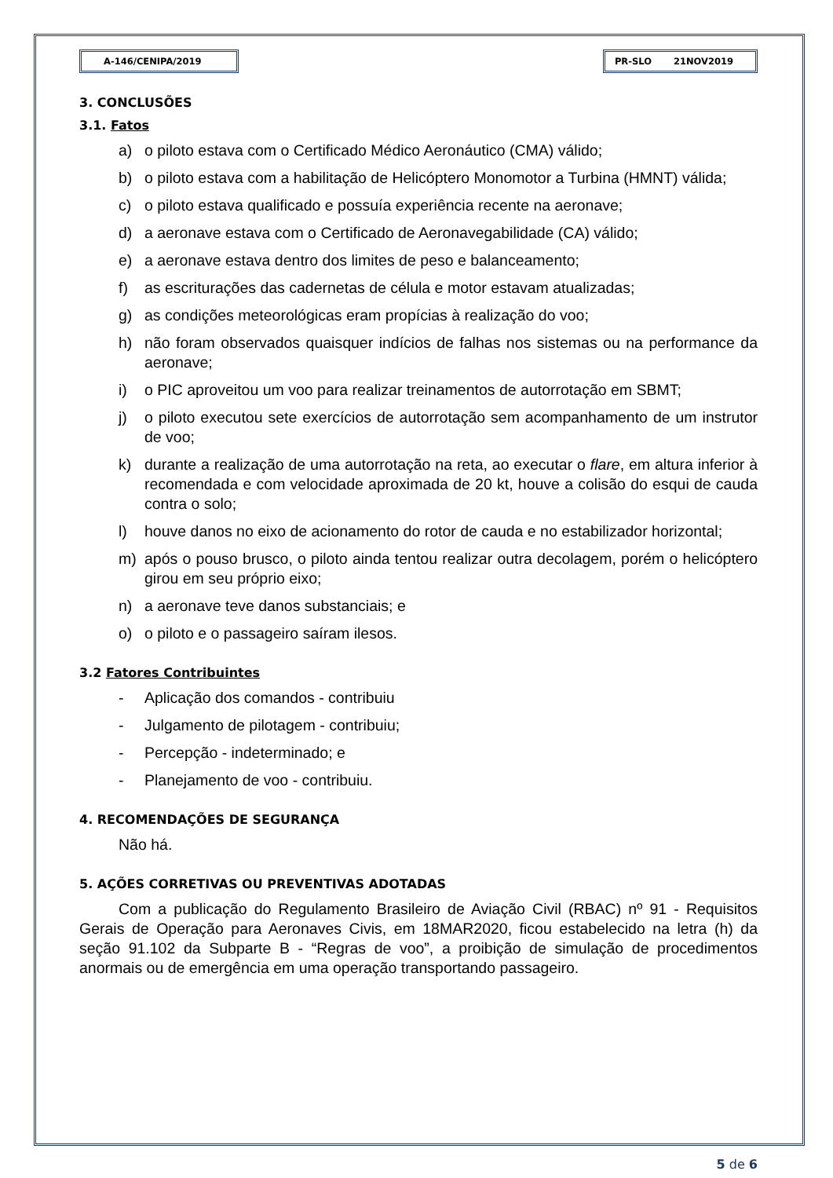A-146/CENIPA/2019 PR-SLO 21NOV2019
3. CONCLUSÕES
3.1. Fatos
a) o piloto estava com o Certificado Médico Aeronáutico (CMA) válido;
b) o piloto estava com a habilitação de Helicóptero Monomotor a Turbina (HMNT) válida;
c) o piloto estava qualificado e possuía experiência recente na aeronave;
d) a aeronave estava com o Certificado de Aeronavegabilidade (CA) válido;
e) a aeronave estava dentro dos limites de peso e balanceamento;
f) as escriturações das cadernetas de célula e motor estavam atualizadas;
g) as condições meteorológicas eram propícias à realização do voo;
h) não foram observados quaisquer indícios de falhas nos sistemas ou na performance da aeronave;
i) o PIC aproveitou um voo para realizar treinamentos de autorrotação em SBMT;
j) o piloto executou sete exercícios de autorrotação sem acompanhamento de um instrutor de voo;
k) durante a realização de uma autorrotação na reta, ao executar o flare, em altura inferior à recomendada e com velocidade aproximada de 20 kt, houve a colisão do esqui de cauda contra o solo;
l) houve danos no eixo de acionamento do rotor de cauda e no estabilizador horizontal;
m) após o pouso brusco, o piloto ainda tentou realizar outra decolagem, porém o helicóptero girou em seu próprio eixo;
n) a aeronave teve danos substanciais; e
o) o piloto e o passageiro saíram ilesos.
3.2 Fatores Contribuintes
- Aplicação dos comandos - contribuiu
- Julgamento de pilotagem - contribuiu;
- Percepção - indeterminado; e
- Planejamento de voo - contribuiu.
4. RECOMENDAÇÕES DE SEGURANÇA
Não há.
5. AÇÕES CORRETIVAS OU PREVENTIVAS ADOTADAS
Com a publicação do Regulamento Brasileiro de Aviação Civil (RBAC) nº 91 - Requisitos Gerais de Operação para Aeronaves Civis, em 18MAR2020, ficou estabelecido na letra (h) da seção 91.102 da Subparte B - “Regras de voo”, a proibição de simulação de procedimentos anormais ou de emergência em uma operação transportando passageiro.
5 de 6